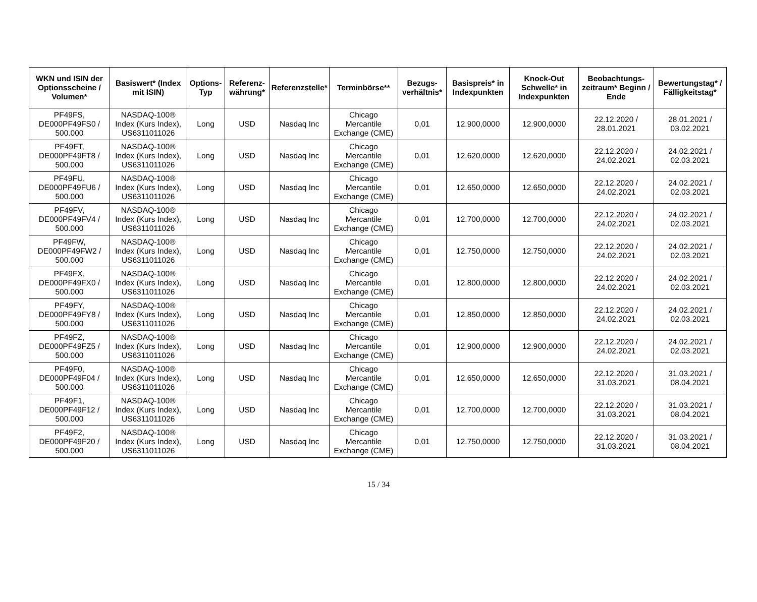| WKN und ISIN der Optionsscheine / Volumen* | Basiswert* (Index mit ISIN) | Options-Typ | Referenz-währung* | Referenzstelle* | Terminbörse** | Bezugs-verhältnis* | Basispreis* in Indexpunkten | Knock-Out Schwelle* in Indexpunkten | Beobachtungs-zeitraum* Beginn / Ende | Bewertungstag* / Fälligkeitstag* |
| --- | --- | --- | --- | --- | --- | --- | --- | --- | --- | --- |
| PF49FS, DE000PF49FS0 / 500.000 | NASDAQ-100® Index (Kurs Index), US6311011026 | Long | USD | Nasdaq Inc | Chicago Mercantile Exchange (CME) | 0,01 | 12.900,0000 | 12.900,0000 | 22.12.2020 / 28.01.2021 | 28.01.2021 / 03.02.2021 |
| PF49FT, DE000PF49FT8 / 500.000 | NASDAQ-100® Index (Kurs Index), US6311011026 | Long | USD | Nasdaq Inc | Chicago Mercantile Exchange (CME) | 0,01 | 12.620,0000 | 12.620,0000 | 22.12.2020 / 24.02.2021 | 24.02.2021 / 02.03.2021 |
| PF49FU, DE000PF49FU6 / 500.000 | NASDAQ-100® Index (Kurs Index), US6311011026 | Long | USD | Nasdaq Inc | Chicago Mercantile Exchange (CME) | 0,01 | 12.650,0000 | 12.650,0000 | 22.12.2020 / 24.02.2021 | 24.02.2021 / 02.03.2021 |
| PF49FV, DE000PF49FV4 / 500.000 | NASDAQ-100® Index (Kurs Index), US6311011026 | Long | USD | Nasdaq Inc | Chicago Mercantile Exchange (CME) | 0,01 | 12.700,0000 | 12.700,0000 | 22.12.2020 / 24.02.2021 | 24.02.2021 / 02.03.2021 |
| PF49FW, DE000PF49FW2 / 500.000 | NASDAQ-100® Index (Kurs Index), US6311011026 | Long | USD | Nasdaq Inc | Chicago Mercantile Exchange (CME) | 0,01 | 12.750,0000 | 12.750,0000 | 22.12.2020 / 24.02.2021 | 24.02.2021 / 02.03.2021 |
| PF49FX, DE000PF49FX0 / 500.000 | NASDAQ-100® Index (Kurs Index), US6311011026 | Long | USD | Nasdaq Inc | Chicago Mercantile Exchange (CME) | 0,01 | 12.800,0000 | 12.800,0000 | 22.12.2020 / 24.02.2021 | 24.02.2021 / 02.03.2021 |
| PF49FY, DE000PF49FY8 / 500.000 | NASDAQ-100® Index (Kurs Index), US6311011026 | Long | USD | Nasdaq Inc | Chicago Mercantile Exchange (CME) | 0,01 | 12.850,0000 | 12.850,0000 | 22.12.2020 / 24.02.2021 | 24.02.2021 / 02.03.2021 |
| PF49FZ, DE000PF49FZ5 / 500.000 | NASDAQ-100® Index (Kurs Index), US6311011026 | Long | USD | Nasdaq Inc | Chicago Mercantile Exchange (CME) | 0,01 | 12.900,0000 | 12.900,0000 | 22.12.2020 / 24.02.2021 | 24.02.2021 / 02.03.2021 |
| PF49F0, DE000PF49F04 / 500.000 | NASDAQ-100® Index (Kurs Index), US6311011026 | Long | USD | Nasdaq Inc | Chicago Mercantile Exchange (CME) | 0,01 | 12.650,0000 | 12.650,0000 | 22.12.2020 / 31.03.2021 | 31.03.2021 / 08.04.2021 |
| PF49F1, DE000PF49F12 / 500.000 | NASDAQ-100® Index (Kurs Index), US6311011026 | Long | USD | Nasdaq Inc | Chicago Mercantile Exchange (CME) | 0,01 | 12.700,0000 | 12.700,0000 | 22.12.2020 / 31.03.2021 | 31.03.2021 / 08.04.2021 |
| PF49F2, DE000PF49F20 / 500.000 | NASDAQ-100® Index (Kurs Index), US6311011026 | Long | USD | Nasdaq Inc | Chicago Mercantile Exchange (CME) | 0,01 | 12.750,0000 | 12.750,0000 | 22.12.2020 / 31.03.2021 | 31.03.2021 / 08.04.2021 |
15 / 34